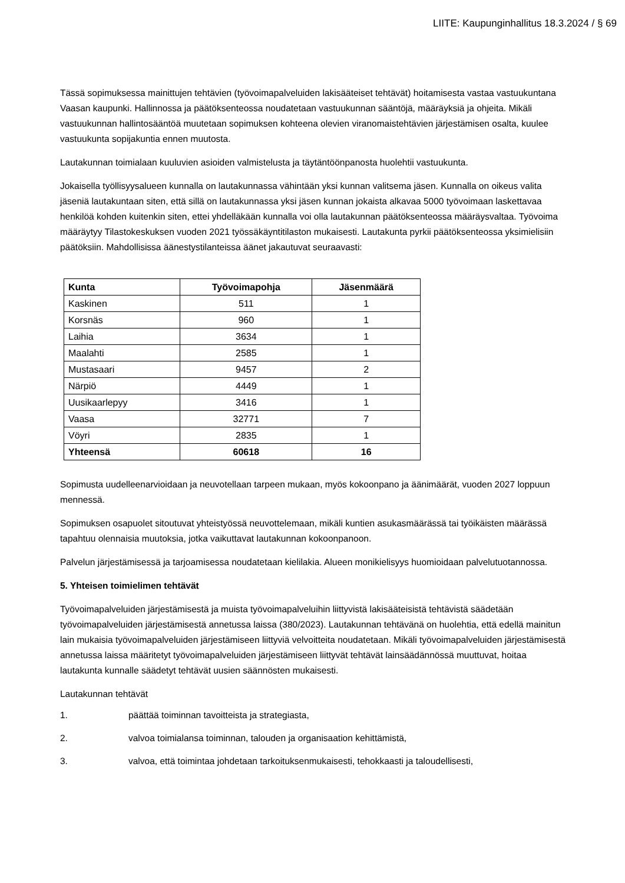LIITE: Kaupunginhallitus 18.3.2024 / § 69
Tässä sopimuksessa mainittujen tehtävien (työvoimapalveluiden lakisääteiset tehtävät) hoitamisesta vastaa vastuukuntana Vaasan kaupunki. Hallinnossa ja päätöksenteossa noudatetaan vastuukunnan sääntöjä, määräyksiä ja ohjeita. Mikäli vastuukunnan hallintosääntöä muutetaan sopimuksen kohteena olevien viranomaistehtävien järjestämisen osalta, kuulee vastuukunta sopijakuntia ennen muutosta.
Lautakunnan toimialaan kuuluvien asioiden valmistelusta ja täytäntöönpanosta huolehtii vastuukunta.
Jokaisella työllisyysalueen kunnalla on lautakunnassa vähintään yksi kunnan valitsema jäsen. Kunnalla on oikeus valita jäseniä lautakuntaan siten, että sillä on lautakunnassa yksi jäsen kunnan jokaista alkavaa 5000 työvoimaan laskettavaa henkilöä kohden kuitenkin siten, ettei yhdelläkään kunnalla voi olla lautakunnan päätöksenteossa määräysvaltaa. Työvoima määräytyy Tilastokeskuksen vuoden 2021 työssäkäyntitilaston mukaisesti. Lautakunta pyrkii päätöksenteossa yksimielisiin päätöksiin. Mahdollisissa äänestystilanteissa äänet jakautuvat seuraavasti:
| Kunta | Työvoimapohja | Jäsenmäärä |
| --- | --- | --- |
| Kaskinen | 511 | 1 |
| Korsnäs | 960 | 1 |
| Laihia | 3634 | 1 |
| Maalahti | 2585 | 1 |
| Mustasaari | 9457 | 2 |
| Närpiö | 4449 | 1 |
| Uusikaarlepyy | 3416 | 1 |
| Vaasa | 32771 | 7 |
| Vöyri | 2835 | 1 |
| Yhteensä | 60618 | 16 |
Sopimusta uudelleenarvioidaan ja neuvotellaan tarpeen mukaan, myös kokoonpano ja äänimäärät, vuoden 2027 loppuun mennessä.
Sopimuksen osapuolet sitoutuvat yhteistyössä neuvottelemaan, mikäli kuntien asukasmäärässä tai työikäisten määrässä tapahtuu olennaisia muutoksia, jotka vaikuttavat lautakunnan kokoonpanoon.
Palvelun järjestämisessä ja tarjoamisessa noudatetaan kielilakia. Alueen monikielisyys huomioidaan palvelutuotannossa.
5. Yhteisen toimielimen tehtävät
Työvoimapalveluiden järjestämisestä ja muista työvoimapalveluihin liittyvistä lakisääteisistä tehtävistä säädetään työvoimapalveluiden järjestämisestä annetussa laissa (380/2023). Lautakunnan tehtävänä on huolehtia, että edellä mainitun lain mukaisia työvoimapalveluiden järjestämiseen liittyviä velvoitteita noudatetaan. Mikäli työvoimapalveluiden järjestämisestä annetussa laissa määritetyt työvoimapalveluiden järjestämiseen liittyvät tehtävät lainsäädännössä muuttuvat, hoitaa lautakunta kunnalle säädetyt tehtävät uusien säännösten mukaisesti.
Lautakunnan tehtävät
1. päättää toiminnan tavoitteista ja strategiasta,
2. valvoa toimialansa toiminnan, talouden ja organisaation kehittämistä,
3. valvoa, että toimintaa johdetaan tarkoituksenmukaisesti, tehokkaasti ja taloudellisesti,